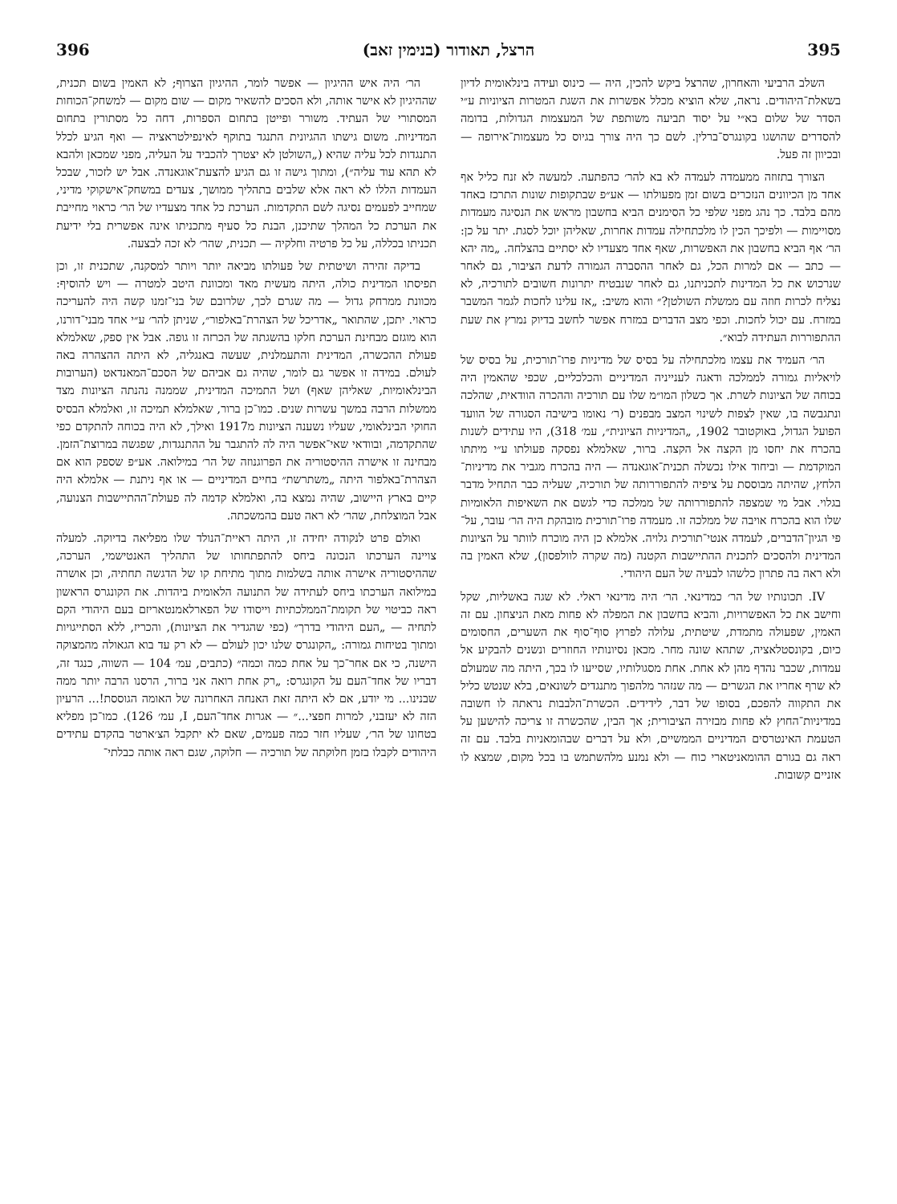395 הרצל, תאודור (בנימין זאב) 396
השלב הרביעי והאחרון, שהרצל ביקש להכין, היה — כינוס ועידה בינלאומית לדיון בשאלת־היהודים. נראה, שלא הוציא מכלל אפשרות את השגת המטרות הציוניות ע״י הסדר של שלום בא״י על יסוד תביעה משותפת של המעצמות הגדולות, בדומה להסדרים שהושגו בקונגרס־ברלין. לשם כך היה צורך בגיוס כל מעצמות־אירופה — ובכיוון זה פעל.
הצורך בתזוזה ממעמדה לעמדה לא בא להר׳ כהפתעה. למעשה לא זנח כליל אף אחד מן הכיוונים הנזכרים בשום זמן מפעולתו — אע״פ שבתקופות שונות התרכז באחד מהם בלבד. כך נהג מפני שלפי כל הסימנים הביא בחשבון מראש את הנסיגה מעמדות מסויימות — ולפיכך הכין לו מלכתחילה עמדות אחרות, שאליהן יוכל לסגת. יתר על כן: הר׳ אף הביא בחשבון את האפשרות, שאף אחד מצעדיו לא יסתיים בהצלחה. „מה יהא — כתב — אם למרות הכל, גם לאחר ההסברה הגמורה לדעת הציבור, גם לאחר שנרכוש את כל המדינות לתכניתנו, גם לאחר שנבטיח יתרונות חשובים לתורכיה, לא נצליח לכרות חוזה עם ממשלת השולטן?״ והוא משיב: „אז עלינו לחכות לגמר המשבר במזרח. עם יכול לחכות. וכפי מצב הדברים במזרח אפשר לחשב בדיוק נמרץ את שעת ההתפוררות העתידה לבוא״.
הר׳ העמיד את עצמו מלכתחילה על בסיס של מדיניות פרו־תורכית, על בסיס של לויאליות גמורה לממלכה ודאגה לענייניה המדיניים והכלכליים, שכפי שהאמין היה בכוחה של הציונות לשרת. אך כשלון המו״מ שלו עם תורכיה וההכרה הוודאית, שהלכה ונתגבשה בו, שאין לצפות לשינוי המצב מבפנים (ר׳ נאומו בישיבה הסגורה של הוועד הפועל הגדול, באוקטובר 1902, „המדיניות הציונית״, עמ׳ 318), היו עתידים לשנות בהכרח את יחסו מן הקצה אל הקצה. ברור, שאלמלא נפסקה פעולתו ע״י מיתתו המוקדמת — וביחוד אילו נכשלה תכנית־אוגאנדה — היה בהכרח מגביר את מדיניות־הלחץ, שהיתה מבוססת על ציפיה להתפוררותה של תורכיה, שעליה כבר התחיל מדבר בגלוי. אבל מי שמצפה להתפוררותה של ממלכה כדי לגשם את השאיפות הלאומיות שלו הוא בהכרח אויבה של ממלכה זו. מעמדה פרו־תורכית מובהקת היה הר׳ עובר, על־פי הגיון־הדברים, לעמדה אנטי־תורכית גלויה. אלמלא כן היה מוכרח לוותר על הציונות המדינית ולהסכים לתכנית ההתיישבות הקטנה (מה שקרה לוולפסון), שלא האמין בה ולא ראה בה פתרון כלשהו לבעיה של העם היהודי.
IV. תכונותיו של הר׳ כמדינאי. הר׳ היה מדינאי ראלי. לא שגה באשליות, שקל וחישב את כל האפשרויות, והביא בחשבון את המפלה לא פחות מאת הניצחון. עם זה האמין, שפעולה מתמדת, שיטתית, עלולה לפרוץ סוף־סוף את השערים, החסומים כיום, בקונסטלאציה, שתהא שונה מחר. מכאן נסיונותיו החוזרים ונשנים להבקיע אל עמדות, שכבר נהדף מהן לא אחת. אחת מסגולותיו, שסייעו לו בכך, היתה מה שמעולם לא שרף אחריו את הגשרים — מה שנזהר מלהפוך מתנגדים לשונאים, בלא שנטש כליל את התקווה להפכם, בסופו של דבר, לידידים. הכשרת־הלבבות נראתה לו חשובה במדיניות־החוץ לא פחות מבזירה הציבורית; אך הבין, שהכשרה זו צריכה להישען על הטעמת האינטרסים המדיניים הממשיים, ולא על דברים שבהומאניות בלבד. עם זה ראה גם בגורם ההומאניטארי כוח — ולא נמנע מלהשתמש בו בכל מקום, שמצא לו אזניים קשובות.
הר׳ היה איש ההיגיון — אפשר לומר, ההיגיון הצרוף; לא האמין בשום תכנית, שההיגיון לא אישר אותה, ולא הסכים להשאיר מקום — שום מקום — למשחק־הכוחות המסתורי של העתיד. משורר ופייטן בתחום הספרות, דחה כל מסתורין בתחום המדיניות. משום גישתו ההגיונית התנגד בתוקף לאינפילטראציה — ואף הגיע לכלל התנגדות לכל עליה שהיא („השולטן לא יצטרך להכביד על העליה, מפני שמכאן ולהבא לא תהא עוד עליה״), ומתוך גישה זו גם הגיע להצעת־אוגאנדה. אבל יש לזכור, שבכל העמדות הללו לא ראה אלא שלבים בתהליך ממושך, צעדים במשחק־אישקוקי מדיני, שמחייב לפעמים נסיגה לשם התקדמות. הערכת כל אחד מצעדיו של הר׳ כראוי מחייבת את הערכת כל המהלך שתיכנן, הבנת כל סעיף מתכניתו אינה אפשרית בלי ידיעת תכניתו בכללה, על כל פרטיה וחלקיה — תכנית, שהר׳ לא זכה לבצעה.
בדיקה זהירה ושיטתית של פעולתו מביאה יותר ויותר למסקנה, שתכנית זו, וכן תפיסתו המדינית כולה, היתה מעשית מאד ומכוונת היטב למטרה — ויש להוסיף: מכוונת ממרחק גדול — מה שגרם לכך, שלרובם של בני־זמנו קשה היה להעריכה כראוי. יתכן, שהתואר „אדריכל של הצהרת־באלפור״, שניתן להר׳ ע״י אחד מבני־דורנו, הוא מוגזם מבחינת הערכת חלקו בהשגתה של הכרזה זו גופה. אבל אין ספק, שאלמלא פעולת ההכשרה, המדינית והתעמלנית, שעשה באנגליה, לא היתה ההצהרה באה לעולם. במידה זו אפשר גם לומר, שהיה גם אביהם של הסכם־המאנדאט (הערובות הבינלאומיות, שאליהן שאף) ושל התמיכה המדינית, שממנה נהנתה הציונות מצד ממשלות הרבה במשך עשרות שנים. כמו־כן ברור, שאלמלא תמיכה זו, ואלמלא הבסיס החוקי הבינלאומי, שעליו נשענה הציונות מ1917 ואילך, לא היה בכוחה להתקדם כפי שהתקדמה, ובוודאי שאי־אפשר היה לה להתגבר על ההתנגדות, שפגשה במרוצת־הזמן. מבחינה זו אישרה ההיסטוריה את הפרוגנוזה של הר׳ במילואה. אע״פ שספק הוא אם הצהרת־באלפור היתה „משתרשת״ בחיים המדיניים — או אף ניתנת — אלמלא היה קיים בארץ היישוב, שהיה נמצא בה, ואלמלא קדמה לה פעולת־ההתיישבות הצנועה, אבל המוצלחת, שהר׳ לא ראה טעם בהמשכתה.
ואולם פרט לנקודה יחידה זו, היתה ראיית־הנולד שלו מפליאה בדיוקה. למעלה צויינה הערכתו הנכונה ביחס להתפתחותו של התהליך האנטישמי, הערכה, שההיסטוריה אישרה אותה בשלמות מתוך מתיחת קו של הדגשה תחתיה, וכן אושרה במילואה הערכתו ביחס לעתידה של התנועה הלאומית ביהדות. את הקונגרס הראשון ראה כביטוי של תקומת־הממלכתיות וייסודו של הפארלאמנטאריזם בעם היהודי הקם לתחיה — „העם היהודי בדרך״ (כפי שהגדיר את הציונות), והכריז, ללא הסתייגויות ומתוך בטיחות גמורה: „הקונגרס שלנו יכון לעולם — לא רק עד בוא הגאולה מהמצוקה הישנה, כי אם אחר־כך על אחת כמה וכמה״ (כתבים, עמ׳ 104 — השווה, כנגד זה, דבריו של אחד־העם על הקונגרס: „רק אחת רואה אני ברור, הרסנו הרבה יותר ממה שבנינו... מי יודע, אם לא היתה זאת האנחה האחרונה של האומה הגוססת!... הרעיון הזה לא יעזבני, למרות חפצי...״ — אגרות אחד־העם, I, עמ׳ 126). כמו־כן מפליא בטחונו של הר׳, שעליו חזר כמה פעמים, שאם לא יתקבל הצ׳ארטר בהקדם עתידים היהודים לקבלו בזמן חלוקתה של תורכיה — חלוקה, שגם ראה אותה כבלתי־